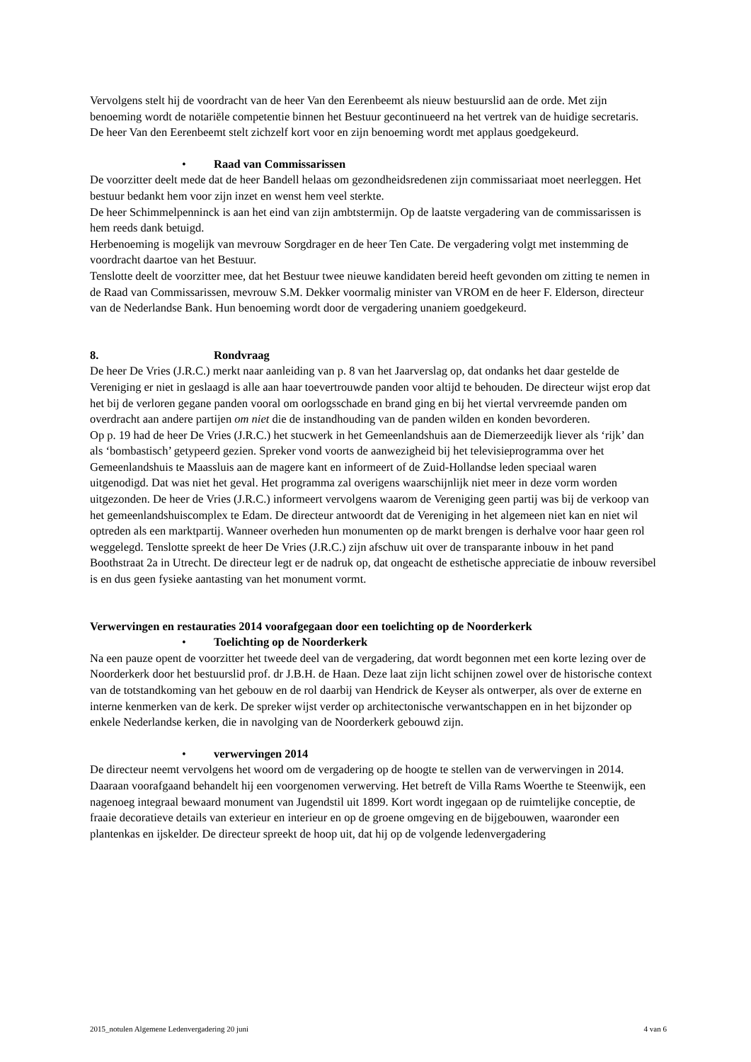Vervolgens stelt hij de voordracht van de heer Van den Eerenbeemt als nieuw bestuurslid aan de orde. Met zijn benoeming wordt de notariële competentie binnen het Bestuur gecontinueerd na het vertrek van de huidige secretaris.
De heer Van den Eerenbeemt stelt zichzelf kort voor en zijn benoeming wordt met applaus goedgekeurd.
• Raad van Commissarissen
De voorzitter deelt mede dat de heer Bandell helaas om gezondheidsredenen zijn commissariaat moet neerleggen. Het bestuur bedankt hem voor zijn inzet en wenst hem veel sterkte.
De heer Schimmelpenninck is aan het eind van zijn ambtstermijn. Op de laatste vergadering van de commissarissen is hem reeds dank betuigd.
Herbenoeming is mogelijk van mevrouw Sorgdrager en de heer Ten Cate. De vergadering volgt met instemming de voordracht daartoe van het Bestuur.
Tenslotte deelt de voorzitter mee, dat het Bestuur twee nieuwe kandidaten bereid heeft gevonden om zitting te nemen in de Raad van Commissarissen, mevrouw S.M. Dekker voormalig minister van VROM en de heer F. Elderson, directeur van de Nederlandse Bank. Hun benoeming wordt door de vergadering unaniem goedgekeurd.
8. Rondvraag
De heer De Vries (J.R.C.) merkt naar aanleiding van p. 8 van het Jaarverslag op, dat ondanks het daar gestelde de Vereniging er niet in geslaagd is alle aan haar toevertrouwde panden voor altijd te behouden. De directeur wijst erop dat het bij de verloren gegane panden vooral om oorlogsschade en brand ging en bij het viertal vervreemde panden om overdracht aan andere partijen om niet die de instandhouding van de panden wilden en konden bevorderen.
Op p. 19 had de heer De Vries (J.R.C.) het stucwerk in het Gemeenlandshuis aan de Diemerzeedijk liever als ‘rijk’ dan als ‘bombastisch’ getypeerd gezien. Spreker vond voorts de aanwezigheid bij het televisieprogramma over het Gemeenlandshuis te Maassluis aan de magere kant en informeert of de Zuid-Hollandse leden speciaal waren uitgenodigd. Dat was niet het geval. Het programma zal overigens waarschijnlijk niet meer in deze vorm worden uitgezonden. De heer de Vries (J.R.C.) informeert vervolgens waarom de Vereniging geen partij was bij de verkoop van het gemeenlandshuiscomplex te Edam. De directeur antwoordt dat de Vereniging in het algemeen niet kan en niet wil optreden als een marktpartij. Wanneer overheden hun monumenten op de markt brengen is derhalve voor haar geen rol weggelegd. Tenslotte spreekt de heer De Vries (J.R.C.) zijn afschuw uit over de transparante inbouw in het pand Boothstraat 2a in Utrecht. De directeur legt er de nadruk op, dat ongeacht de esthetische appreciatie de inbouw reversibel is en dus geen fysieke aantasting van het monument vormt.
Verwervingen en restauraties 2014 voorafgegaan door een toelichting op de Noorderkerk
• Toelichting op de Noorderkerk
Na een pauze opent de voorzitter het tweede deel van de vergadering, dat wordt begonnen met een korte lezing over de Noorderkerk door het bestuurslid prof. dr J.B.H. de Haan. Deze laat zijn licht schijnen zowel over de historische context van de totstandkoming van het gebouw en de rol daarbij van Hendrick de Keyser als ontwerper, als over de externe en interne kenmerken van de kerk. De spreker wijst verder op architectonische verwantschappen en in het bijzonder op enkele Nederlandse kerken, die in navolging van de Noorderkerk gebouwd zijn.
• verwervingen 2014
De directeur neemt vervolgens het woord om de vergadering op de hoogte te stellen van de verwervingen in 2014. Daaraan voorafgaand behandelt hij een voorgenomen verwerving. Het betreft de Villa Rams Woerthe te Steenwijk, een nagenoeg integraal bewaard monument van Jugendstil uit 1899. Kort wordt ingegaan op de ruimtelijke conceptie, de fraaie decoratieve details van exterieur en interieur en op de groene omgeving en de bijgebouwen, waaronder een plantenkas en ijskelder. De directeur spreekt de hoop uit, dat hij op de volgende ledenvergadering
2015_notulen Algemene Ledenvergadering 20 juni 4 van 6